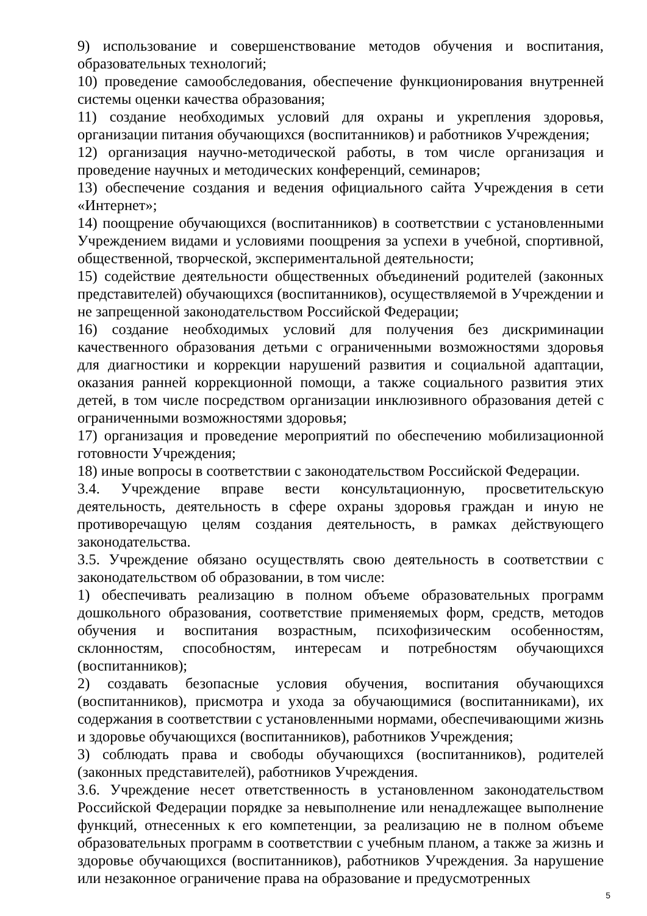9) использование и совершенствование методов обучения и воспитания, образовательных технологий;
10) проведение самообследования, обеспечение функционирования внутренней системы оценки качества образования;
11) создание необходимых условий для охраны и укрепления здоровья, организации питания обучающихся (воспитанников) и работников Учреждения;
12) организация научно-методической работы, в том числе организация и проведение научных и методических конференций, семинаров;
13) обеспечение создания и ведения официального сайта Учреждения в сети «Интернет»;
14) поощрение обучающихся (воспитанников) в соответствии с установленными Учреждением видами и условиями поощрения за успехи в учебной, спортивной, общественной, творческой, экспериментальной деятельности;
15) содействие деятельности общественных объединений родителей (законных представителей) обучающихся (воспитанников), осуществляемой в Учреждении и не запрещенной законодательством Российской Федерации;
16) создание необходимых условий для получения без дискриминации качественного образования детьми с ограниченными возможностями здоровья для диагностики и коррекции нарушений развития и социальной адаптации, оказания ранней коррекционной помощи, а также социального развития этих детей, в том числе посредством организации инклюзивного образования детей с ограниченными возможностями здоровья;
17) организация и проведение мероприятий по обеспечению мобилизационной готовности Учреждения;
18) иные вопросы в соответствии с законодательством Российской Федерации.
3.4. Учреждение вправе вести консультационную, просветительскую деятельность, деятельность в сфере охраны здоровья граждан и иную не противоречащую целям создания деятельность, в рамках действующего законодательства.
3.5. Учреждение обязано осуществлять свою деятельность в соответствии с законодательством об образовании, в том числе:
1) обеспечивать реализацию в полном объеме образовательных программ дошкольного образования, соответствие применяемых форм, средств, методов обучения и воспитания возрастным, психофизическим особенностям, склонностям, способностям, интересам и потребностям обучающихся (воспитанников);
2) создавать безопасные условия обучения, воспитания обучающихся (воспитанников), присмотра и ухода за обучающимися (воспитанниками), их содержания в соответствии с установленными нормами, обеспечивающими жизнь и здоровье обучающихся (воспитанников), работников Учреждения;
3) соблюдать права и свободы обучающихся (воспитанников), родителей (законных представителей), работников Учреждения.
3.6. Учреждение несет ответственность в установленном законодательством Российской Федерации порядке за невыполнение или ненадлежащее выполнение функций, отнесенных к его компетенции, за реализацию не в полном объеме образовательных программ в соответствии с учебным планом, а также за жизнь и здоровье обучающихся (воспитанников), работников Учреждения. За нарушение или незаконное ограничение права на образование и предусмотренных
5